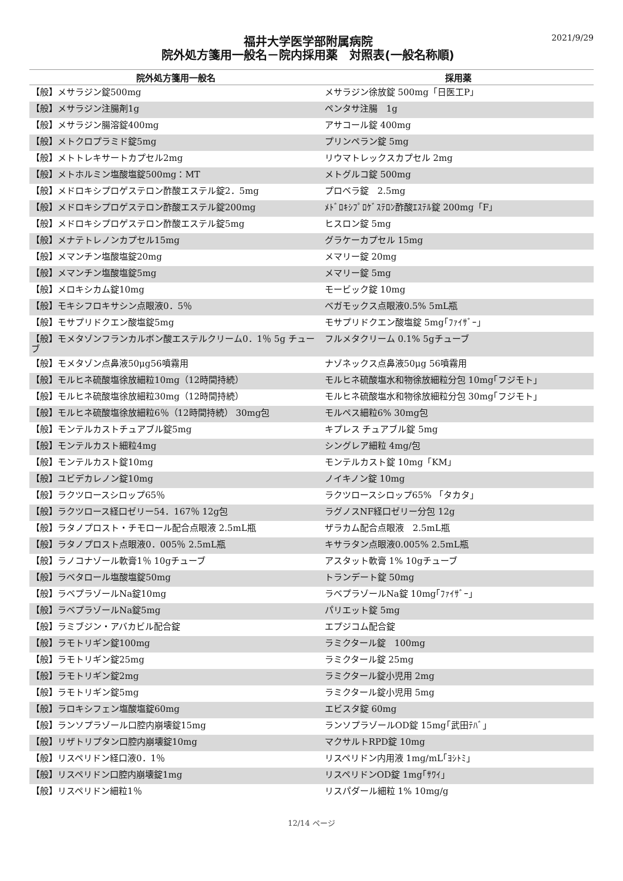福井大学医学部附属病院
院外処方箋用一般名－院内採用薬　対照表(一般名称順)
2021/9/29
| 院外処方箋用一般名 | 採用薬 |
| --- | --- |
| 【般】メサラジン錠500mg | メサラジン徐放錠 500mg「日医工P」 |
| 【般】メサラジン注腸剤1g | ペンタサ注腸 1g |
| 【般】メサラジン腸溶錠400mg | アサコール錠 400mg |
| 【般】メトクロプラミド錠5mg | プリンペラン錠 5mg |
| 【般】メトトレキサートカプセル2mg | リウマトレックスカプセル 2mg |
| 【般】メトホルミン塩酸塩錠500mg：MT | メトグルコ錠 500mg |
| 【般】メドロキシプロゲステロン酢酸エステル錠2．5mg | プロベラ錠 2.5mg |
| 【般】メドロキシプロゲステロン酢酸エステル錠200mg | ﾒﾄﾞﾛｷｼﾌﾟﾛｹﾞｽﾃﾛﾝ酢酸ｴｽﾃﾙ錠 200mg「F」 |
| 【般】メドロキシプロゲステロン酢酸エステル錠5mg | ヒスロン錠 5mg |
| 【般】メナテトレノンカプセル15mg | グラケーカプセル 15mg |
| 【般】メマンチン塩酸塩錠20mg | メマリー錠 20mg |
| 【般】メマンチン塩酸塩錠5mg | メマリー錠 5mg |
| 【般】メロキシカム錠10mg | モービック錠 10mg |
| 【般】モキシフロキサシン点眼液0．5％ | ベガモックス点眼液0.5% 5mL瓶 |
| 【般】モサプリドクエン酸塩錠5mg | モサプリドクエン酸塩錠 5mg｢ﾌｧｲｻﾞｰ｣ |
| 【般】モメタゾンフランカルボン酸エステルクリーム0．1％ 5g チューブ | フルメタクリーム 0.1% 5gチューブ |
| 【般】モメタゾン点鼻液50μg56噴霧用 | ナゾネックス点鼻液50μg 56噴霧用 |
| 【般】モルヒネ硫酸塩徐放細粒10mg（12時間持続） | モルヒネ硫酸塩水和物徐放細粒分包 10mg｢フジモト｣ |
| 【般】モルヒネ硫酸塩徐放細粒30mg（12時間持続） | モルヒネ硫酸塩水和物徐放細粒分包 30mg｢フジモト｣ |
| 【般】モルヒネ硫酸塩徐放細粒6％（12時間持続） 30mg包 | モルペス細粒6% 30mg包 |
| 【般】モンテルカストチュアブル錠5mg | キプレス チュアブル錠 5mg |
| 【般】モンテルカスト細粒4mg | シングレア細粒 4mg/包 |
| 【般】モンテルカスト錠10mg | モンテルカスト錠 10mg「KM」 |
| 【般】ユビデカレノン錠10mg | ノイキノン錠 10mg |
| 【般】ラクツロースシロップ65％ | ラクツロースシロップ65% 「タカタ」 |
| 【般】ラクツロース経口ゼリー54．167％ 12g包 | ラグノスNF経口ゼリー分包 12g |
| 【般】ラタノプロスト・チモロール配合点眼液 2.5mL瓶 | ザラカム配合点眼液 2.5mL瓶 |
| 【般】ラタノプロスト点眼液0．005％ 2.5mL瓶 | キサラタン点眼液0.005% 2.5mL瓶 |
| 【般】ラノコナゾール軟膏1％ 10gチューブ | アスタット軟膏 1% 10gチューブ |
| 【般】ラベタロール塩酸塩錠50mg | トランデート錠 50mg |
| 【般】ラベプラゾールNa錠10mg | ラベプラゾールNa錠 10mg｢ﾌｧｲｻﾞｰ｣ |
| 【般】ラベプラゾールNa錠5mg | パリエット錠 5mg |
| 【般】ラミブジン・アバカビル配合錠 | エプジコム配合錠 |
| 【般】ラモトリギン錠100mg | ラミクタール錠 100mg |
| 【般】ラモトリギン錠25mg | ラミクタール錠 25mg |
| 【般】ラモトリギン錠2mg | ラミクタール錠小児用 2mg |
| 【般】ラモトリギン錠5mg | ラミクタール錠小児用 5mg |
| 【般】ラロキシフェン塩酸塩錠60mg | エビスタ錠 60mg |
| 【般】ランソプラゾール口腔内崩壊錠15mg | ランソプラゾールOD錠 15mg｢武田ﾃﾊﾞ｣ |
| 【般】リザトリプタン口腔内崩壊錠10mg | マクサルトRPD錠 10mg |
| 【般】リスペリドン経口液0．1％ | リスペリドン内用液 1mg/mL｢ﾖｼﾄﾐ｣ |
| 【般】リスペリドン口腔内崩壊錠1mg | リスペリドンOD錠 1mg｢ｻﾜｲ｣ |
| 【般】リスペリドン細粒1％ | リスパダール細粒 1% 10mg/g |
12/14 ページ